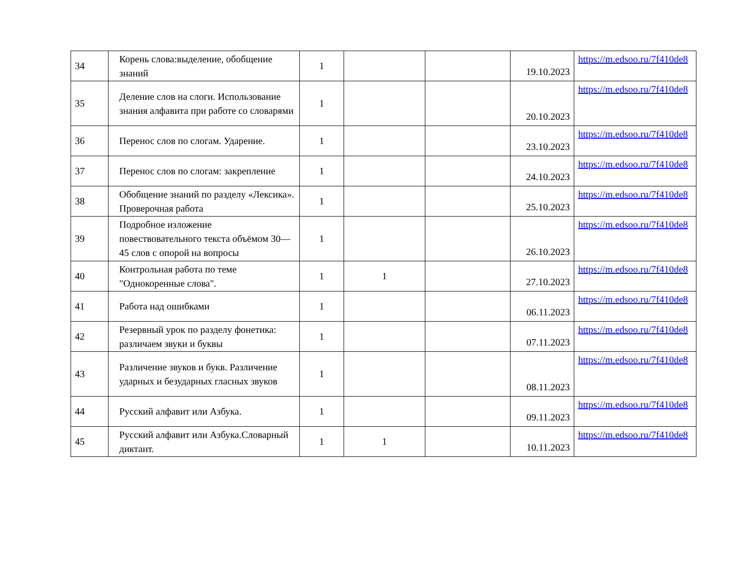| 34 | Корень слова:выделение, обобщение знаний | 1 | | | 19.10.2023 | https://m.edsoo.ru/7f410de8 |
| 35 | Деление слов на слоги. Использование знания алфавита при работе со словарями | 1 | | | 20.10.2023 | https://m.edsoo.ru/7f410de8 |
| 36 | Перенос слов по слогам. Ударение. | 1 | | | 23.10.2023 | https://m.edsoo.ru/7f410de8 |
| 37 | Перенос слов по слогам: закрепление | 1 | | | 24.10.2023 | https://m.edsoo.ru/7f410de8 |
| 38 | Обобщение знаний по разделу «Лексика». Проверочная работа | 1 | | | 25.10.2023 | https://m.edsoo.ru/7f410de8 |
| 39 | Подробное изложение повествовательного текста объёмом 30—45 слов с опорой на вопросы | 1 | | | 26.10.2023 | https://m.edsoo.ru/7f410de8 |
| 40 | Контрольная работа по теме "Однокоренные слова". | 1 | 1 | | 27.10.2023 | https://m.edsoo.ru/7f410de8 |
| 41 | Работа над ошибками | 1 | | | 06.11.2023 | https://m.edsoo.ru/7f410de8 |
| 42 | Резервный урок по разделу фонетика: различаем звуки и буквы | 1 | | | 07.11.2023 | https://m.edsoo.ru/7f410de8 |
| 43 | Различение звуков и букв. Различение ударных и безударных гласных звуков | 1 | | | 08.11.2023 | https://m.edsoo.ru/7f410de8 |
| 44 | Русский алфавит или Азбука. | 1 | | | 09.11.2023 | https://m.edsoo.ru/7f410de8 |
| 45 | Русский алфавит или Азбука.Словарный диктант. | 1 | 1 | | 10.11.2023 | https://m.edsoo.ru/7f410de8 |